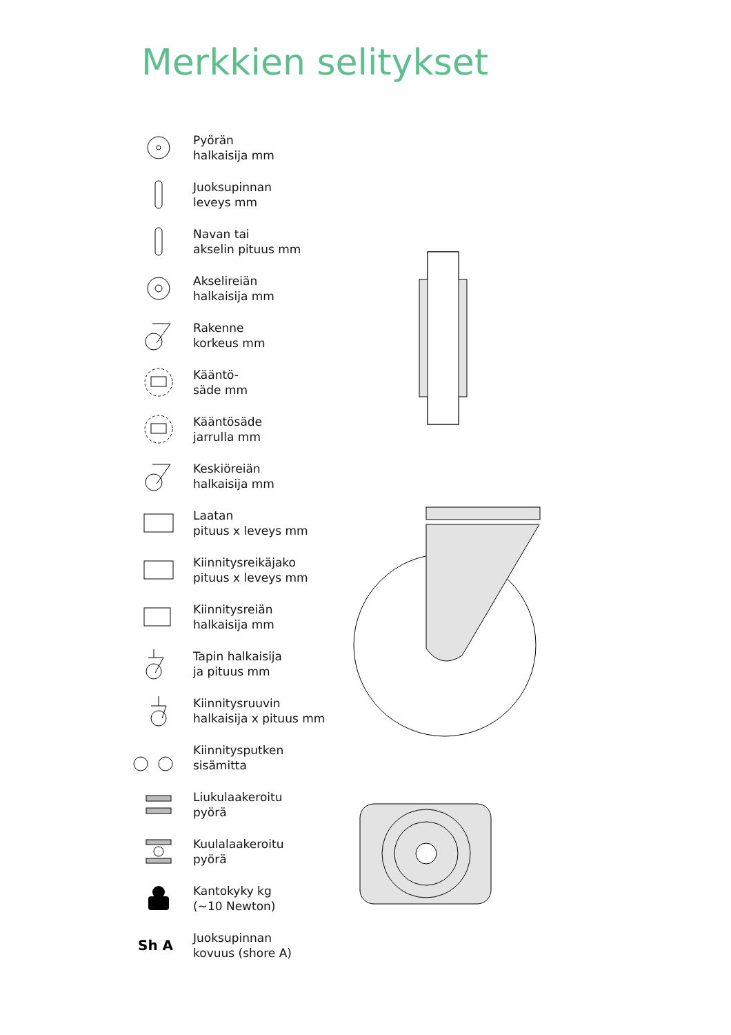Merkkien selitykset
Pyörän
halkaisija mm
Juoksupinnan
leveys mm
Navan tai
akselin pituus mm
Akselireiän
halkaisija mm
Rakenne
korkeus mm
Kääntö-
säde mm
Kääntösäde
jarrulla mm
Keskiöreiän
halkaisija mm
Laatan
pituus x leveys mm
Kiinnitysreikäjako
pituus x leveys mm
Kiinnitysreiän
halkaisija mm
Tapin halkaisija
ja pituus mm
Kiinnitysruuvin
halkaisija x pituus mm
Kiinnitysputken
sisämitta
Liukulaakeroitu
pyörä
Kuulalaakeroitu
pyörä
Kantokyky kg
(~10 Newton)
Sh A
Juoksupinnan
kovuus (shore A)